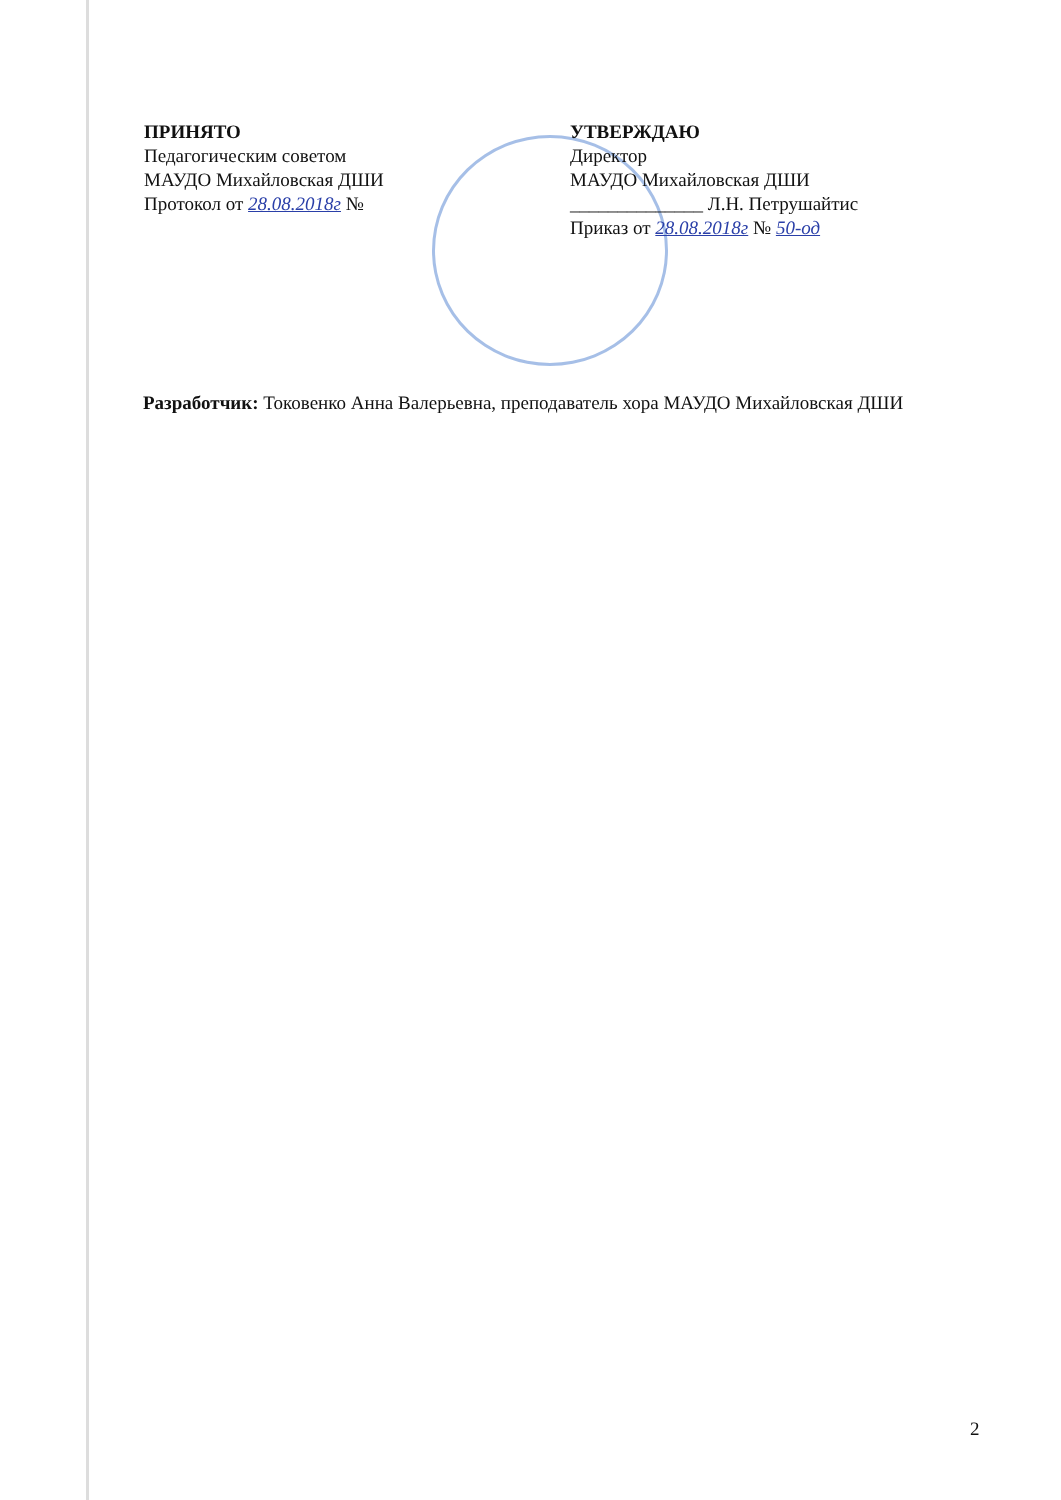ПРИНЯТО
Педагогическим советом
МАУДО Михайловская ДШИ
Протокол от 28.08.2018г №
УТВЕРЖДАЮ
Директор
МАУДО Михайловская ДШИ
______________ Л.Н. Петрушайтис
Приказ от 28.08.2018г № 50-од
Разработчик: Токовенко Анна Валерьевна, преподаватель хора МАУДО Михайловская ДШИ
2